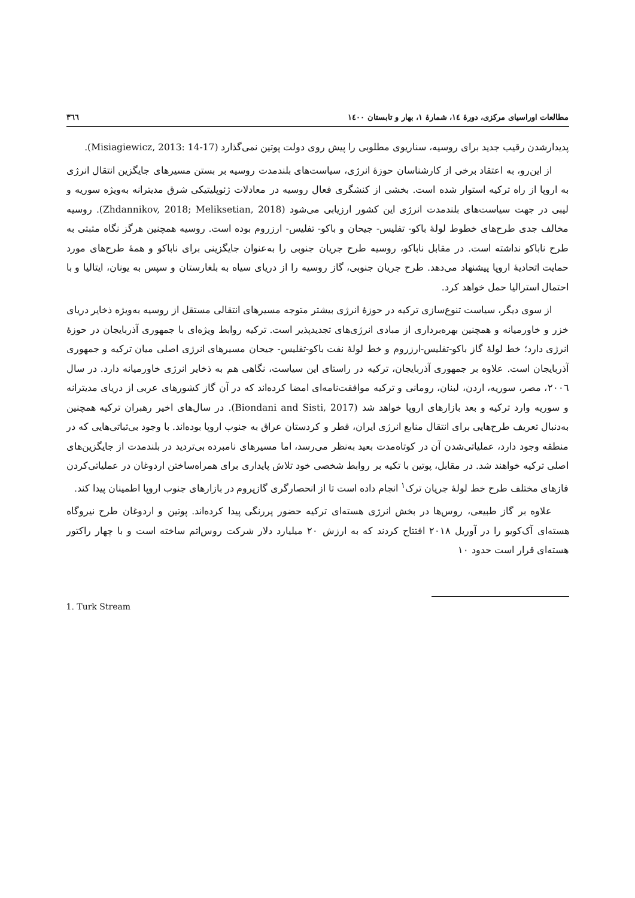مطالعات اوراسیای مرکزی، دورهٔ ١٤، شمارهٔ ١، بهار و تابستان ١٤٠٠ ٣٦٦
پدیدارشدن رقیب جدید برای روسیه، سناریوی مطلوبی را پیش روی دولت پوتین نمی‌گذارد (Misiagiewicz, 2013: 14-17).
از این‌رو، به اعتقاد برخی از کارشناسان حوزهٔ انرژی، سیاست‌های بلندمدت روسیه بر بستن مسیرهای جایگزین انتقال انرژی به اروپا از راه ترکیه استوار شده است. بخشی از کنشگری فعال روسیه در معادلات ژئوپلیتیکی شرق مدیترانه به‌ویژه سوریه و لیبی در جهت سیاست‌های بلندمدت انرژی این کشور ارزیابی می‌شود (Zhdannikov, 2018; Meliksetian, 2018). روسیه مخالف جدی طرح‌های خطوط لولهٔ باکو- تفلیس- جیحان و باکو- تفلیس- ارزروم بوده است. روسیه همچنین هرگز نگاه مثبتی به طرح ناباکو نداشته است. در مقابل ناباکو، روسیه طرح جریان جنوبی را به‌عنوان جایگزینی برای ناباکو و همهٔ طرح‌های مورد حمایت اتحادیهٔ اروپا پیشنهاد می‌دهد. طرح جریان جنوبی، گاز روسیه را از دریای سیاه به بلغارستان و سپس به یونان، ایتالیا و با احتمال استرالیا حمل خواهد کرد.
از سوی دیگر، سیاست تنوع‌سازی ترکیه در حوزهٔ انرژی بیشتر متوجه مسیرهای انتقالی مستقل از روسیه به‌ویژه ذخایر دریای خزر و خاورمیانه و همچنین بهره‌برداری از مبادی انرژی‌های تجدیدپذیر است. ترکیه روابط ویژه‌ای با جمهوری آذربایجان در حوزهٔ انرژی دارد؛ خط لولهٔ گاز باکو-تفلیس-ارزروم و خط لولهٔ نفت باکو-تفلیس- جیحان مسیرهای انرژی اصلی میان ترکیه و جمهوری آذربایجان است. علاوه بر جمهوری آذربایجان، ترکیه در راستای این سیاست، نگاهی هم به ذخایر انرژی خاورمیانه دارد. در سال ٢٠٠٦، مصر، سوریه، اردن، لبنان، رومانی و ترکیه موافقت‌نامه‌ای امضا کرده‌اند که در آن گاز کشورهای عربی از دریای مدیترانه و سوریه وارد ترکیه و بعد بازارهای اروپا خواهد شد (Biondani and Sisti, 2017). در سال‌های اخیر رهبران ترکیه همچنین به‌دنبال تعریف طرح‌هایی برای انتقال منابع انرژی ایران، قطر و کردستان عراق به جنوب اروپا بوده‌اند. با وجود بی‌ثباتی‌هایی که در منطقه وجود دارد، عملیاتی‌شدن آن در کوتاه‌مدت بعید به‌نظر می‌رسد، اما مسیرهای نامبرده بی‌تردید در بلندمدت از جایگزین‌های اصلی ترکیه خواهند شد. در مقابل، پوتین با تکیه بر روابط شخصی خود تلاش پایداری برای همراه‌ساختن اردوغان در عملیاتی‌کردن فازهای مختلف طرح خط لولهٔ جریان ترک<sup>١</sup> انجام داده است تا از انحصارگری گازپروم در بازارهای جنوب اروپا اطمینان پیدا کند.
علاوه بر گاز طبیعی، روس‌ها در بخش انرژی هسته‌ای ترکیه حضور پررنگی پیدا کرده‌اند. پوتین و اردوغان طرح نیروگاه هسته‌ای آک‌کویو را در آوریل ٢٠١٨ افتتاح کردند که به ارزش ٢٠ میلیارد دلار شرکت روس‌اتم ساخته است و با چهار راکتور هسته‌ای قرار است حدود ١٠
1. Turk Stream